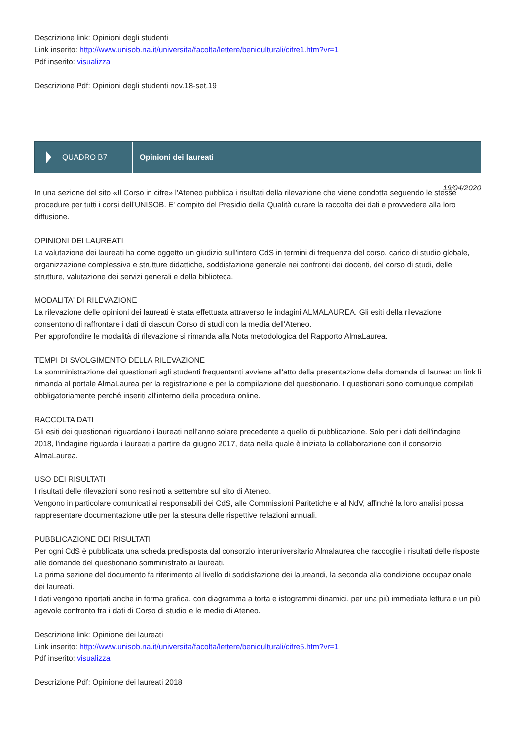Descrizione link: Opinioni degli studenti
Link inserito: http://www.unisob.na.it/universita/facolta/lettere/beniculturali/cifre1.htm?vr=1
Pdf inserito: visualizza
Descrizione Pdf: Opinioni degli studenti nov.18-set.19
QUADRO B7
Opinioni dei laureati
19/04/2020
In una sezione del sito «Il Corso in cifre» l'Ateneo pubblica i risultati della rilevazione che viene condotta seguendo le stesse procedure per tutti i corsi dell'UNISOB. E' compito del Presidio della Qualità curare la raccolta dei dati e provvedere alla loro diffusione.
OPINIONI DEI LAUREATI
La valutazione dei laureati ha come oggetto un giudizio sull'intero CdS in termini di frequenza del corso, carico di studio globale, organizzazione complessiva e strutture didattiche, soddisfazione generale nei confronti dei docenti, del corso di studi, delle strutture, valutazione dei servizi generali e della biblioteca.
MODALITA' DI RILEVAZIONE
La rilevazione delle opinioni dei laureati è stata effettuata attraverso le indagini ALMALAUREA. Gli esiti della rilevazione consentono di raffrontare i dati di ciascun Corso di studi con la media dell'Ateneo.
Per approfondire le modalità di rilevazione si rimanda alla Nota metodologica del Rapporto AlmaLaurea.
TEMPI DI SVOLGIMENTO DELLA RILEVAZIONE
La somministrazione dei questionari agli studenti frequentanti avviene all'atto della presentazione della domanda di laurea: un link li rimanda al portale AlmaLaurea per la registrazione e per la compilazione del questionario. I questionari sono comunque compilati obbligatoriamente perché inseriti all'interno della procedura online.
RACCOLTA DATI
Gli esiti dei questionari riguardano i laureati nell'anno solare precedente a quello di pubblicazione. Solo per i dati dell'indagine 2018, l'indagine riguarda i laureati a partire da giugno 2017, data nella quale è iniziata la collaborazione con il consorzio AlmaLaurea.
USO DEI RISULTATI
I risultati delle rilevazioni sono resi noti a settembre sul sito di Ateneo.
Vengono in particolare comunicati ai responsabili dei CdS, alle Commissioni Paritetiche e al NdV, affinché la loro analisi possa rappresentare documentazione utile per la stesura delle rispettive relazioni annuali.
PUBBLICAZIONE DEI RISULTATI
Per ogni CdS è pubblicata una scheda predisposta dal consorzio interuniversitario Almalaurea che raccoglie i risultati delle risposte alle domande del questionario somministrato ai laureati.
La prima sezione del documento fa riferimento al livello di soddisfazione dei laureandi, la seconda alla condizione occupazionale dei laureati.
I dati vengono riportati anche in forma grafica, con diagramma a torta e istogrammi dinamici, per una più immediata lettura e un più agevole confronto fra i dati di Corso di studio e le medie di Ateneo.
Descrizione link: Opinione dei laureati
Link inserito: http://www.unisob.na.it/universita/facolta/lettere/beniculturali/cifre5.htm?vr=1
Pdf inserito: visualizza
Descrizione Pdf: Opinione dei laureati 2018